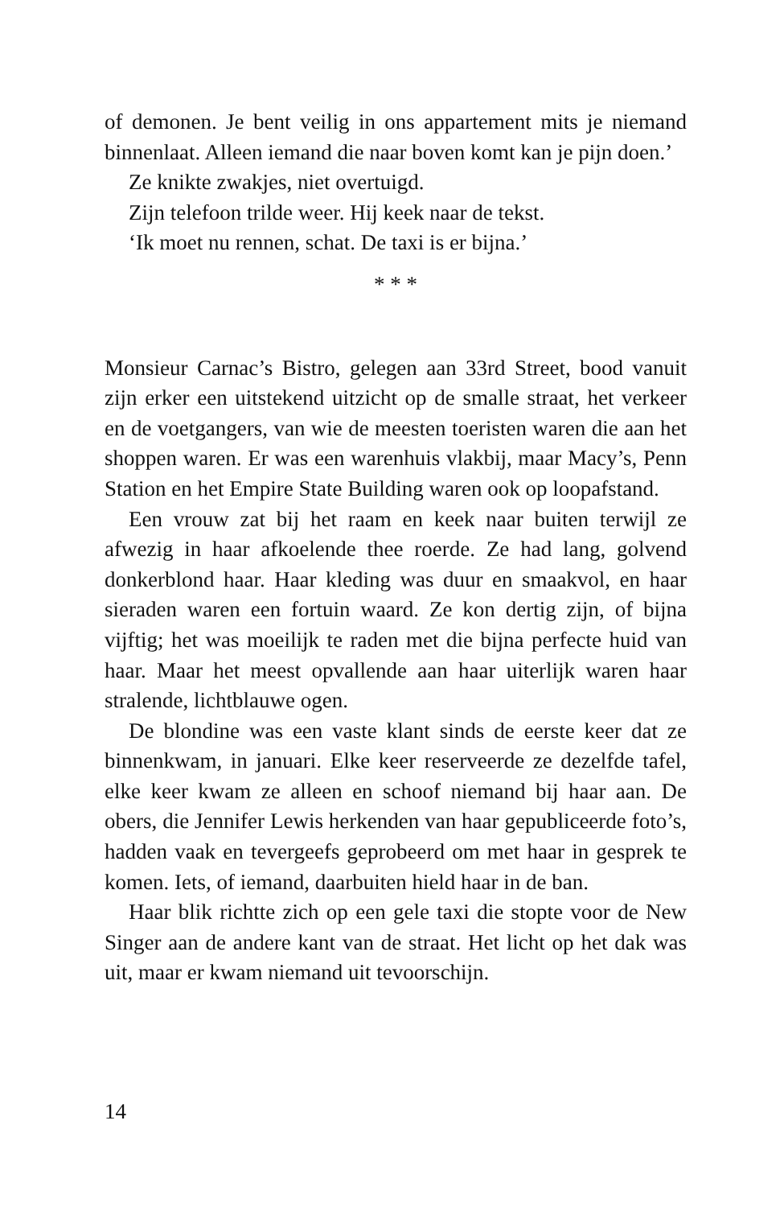of demonen. Je bent veilig in ons appartement mits je niemand binnenlaat. Alleen iemand die naar boven komt kan je pijn doen.’
Ze knikte zwakjes, niet overtuigd.
Zijn telefoon trilde weer. Hij keek naar de tekst.
‘Ik moet nu rennen, schat. De taxi is er bijna.’
* * *
Monsieur Carnac’s Bistro, gelegen aan 33rd Street, bood vanuit zijn erker een uitstekend uitzicht op de smalle straat, het verkeer en de voetgangers, van wie de meesten toeristen waren die aan het shoppen waren. Er was een warenhuis vlakbij, maar Macy’s, Penn Station en het Empire State Building waren ook op loopafstand.
Een vrouw zat bij het raam en keek naar buiten terwijl ze afwezig in haar afkoelende thee roerde. Ze had lang, golvend donkerblond haar. Haar kleding was duur en smaakvol, en haar sieraden waren een fortuin waard. Ze kon dertig zijn, of bijna vijftig; het was moeilijk te raden met die bijna perfecte huid van haar. Maar het meest opvallende aan haar uiterlijk waren haar stralende, lichtblauwe ogen.
De blondine was een vaste klant sinds de eerste keer dat ze binnenkwam, in januari. Elke keer reserveerde ze dezelfde tafel, elke keer kwam ze alleen en schoof niemand bij haar aan. De obers, die Jennifer Lewis herkenden van haar gepubliceerde foto’s, hadden vaak en tevergeefs geprobeerd om met haar in gesprek te komen. Iets, of iemand, daarbuiten hield haar in de ban.
Haar blik richtte zich op een gele taxi die stopte voor de New Singer aan de andere kant van de straat. Het licht op het dak was uit, maar er kwam niemand uit tevoorschijn.
14